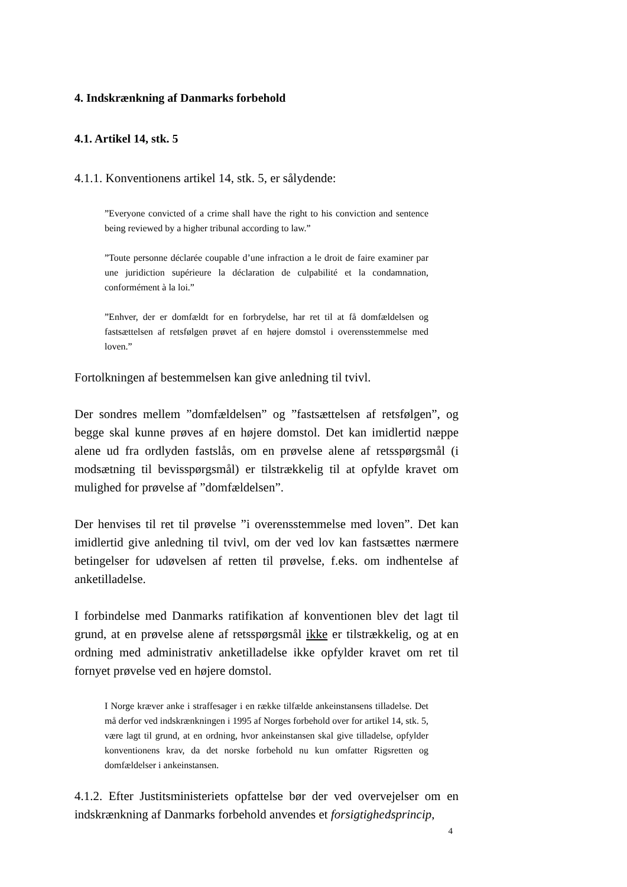4. Indskrænkning af Danmarks forbehold
4.1. Artikel 14, stk. 5
4.1.1. Konventionens artikel 14, stk. 5, er sålydende:
”Everyone convicted of a crime shall have the right to his conviction and sentence being reviewed by a higher tribunal according to law.”
”Toute personne déclarée coupable d’une infraction a le droit de faire examiner par une juridiction supérieure la déclaration de culpabilité et la condamnation, conformément à la loi.”
”Enhver, der er domfældt for en forbrydelse, har ret til at få domfældelsen og fastsættelsen af retsfølgen prøvet af en højere domstol i overensstemmelse med loven.”
Fortolkningen af bestemmelsen kan give anledning til tvivl.
Der sondres mellem ”domfældelsen” og ”fastsættelsen af retsfølgen”, og begge skal kunne prøves af en højere domstol. Det kan imidlertid næppe alene ud fra ordlyden fastslås, om en prøvelse alene af retsspørgsmål (i modsætning til bevisspørgsmål) er tilstrækkelig til at opfylde kravet om mulighed for prøvelse af ”domfældelsen”.
Der henvises til ret til prøvelse ”i overensstemmelse med loven”. Det kan imidlertid give anledning til tvivl, om der ved lov kan fastsættes nærmere betingelser for udøvelsen af retten til prøvelse, f.eks. om indhentelse af anketilladelse.
I forbindelse med Danmarks ratifikation af konventionen blev det lagt til grund, at en prøvelse alene af retsspørgsmål ikke er tilstrækkelig, og at en ordning med administrativ anketilladelse ikke opfylder kravet om ret til fornyet prøvelse ved en højere domstol.
I Norge kræver anke i straffesager i en række tilfælde ankeinstansens tilladelse. Det må derfor ved indskrænkningen i 1995 af Norges forbehold over for artikel 14, stk. 5, være lagt til grund, at en ordning, hvor ankeinstansen skal give tilladelse, opfylder konventionens krav, da det norske forbehold nu kun omfatter Rigsretten og domfældelser i ankeinstansen.
4.1.2. Efter Justitsministeriets opfattelse bør der ved overvejelser om en indskrænkning af Danmarks forbehold anvendes et forsigtighedsprincip,
4